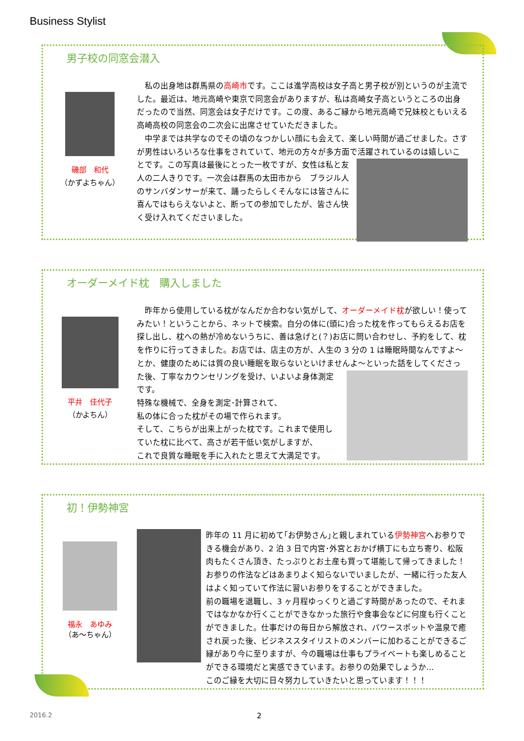Business Stylist
男子校の同窓会潜入
磯部　和代
（かずよちゃん）
　私の出身地は群馬県の高崎市です。ここは進学高校は女子高と男子校が別というのが主流でした。最近は、地元高崎や東京で同窓会がありますが、私は高崎女子高というところの出身だったので当然、同窓会は女子だけです。この度、あるご縁から地元高崎で兄妹校ともいえる高崎高校の同窓会の二次会に出席させていただきました。
　中学までは共学なのでその頃のなつかしい顔にも会えて、楽しい時間が過ごせました。さすが男性はいろいろな仕事をされていて、地元の方々が多方面で活躍されているのは嬉しいこ
とです。この写真は最後にとった一枚ですが、女性は私と友人の二人きりです。一次会は群馬の太田市から　ブラジル人のサンバダンサーが来て、踊ったらしくそんなには皆さんに喜んではもらえないよと、断っての参加でしたが、皆さん快く受け入れてくださいました。
オーダーメイド枕　購入しました
平井　佳代子
（かよちん）
　昨年から使用している枕がなんだか合わない気がして、オーダーメイド枕が欲しい！使ってみたい！ということから、ネットで検索。自分の体に(頭に)合った枕を作ってもらえるお店を探し出し、枕への熱が冷めないうちに、善は急げと(？)お店に問い合わせし、予約をして、枕を作りに行ってきました。お店では、店主の方が、人生の 3 分の 1 は睡眠時間なんですよ～とか、健康のためには質の良い睡眠を取らないといけませんよ～といった話をしてくださった後、
丁寧なカウンセリングを受け、いよいよ身体測定です。
特殊な機械で、全身を測定･計算されて、
私の体に合った枕がその場で作られます。
そして、こちらが出来上がった枕です。これまで使用していた枕に比べて、高さが若干低い気がしますが、
これで良質な睡眠を手に入れたと思えて大満足です。
初！伊勢神宮
福永　あゆみ
（あ～ちゃん）
昨年の 11 月に初めて｢お伊勢さん｣と親しまれている伊勢神宮へお参りできる機会があり、2 泊 3 日で内宮･外宮とおかげ横丁にも立ち寄り、松阪肉もたくさん頂き、たっぷりとお土産も買って堪能して帰ってきました！
お参りの作法などはあまりよく知らないでいましたが、一緒に行った友人はよく知っていて作法に習いお参りをすることができました。
前の職場を退職し、3 ヶ月程ゆっくりと過ごす時間があったので、それまではなかなか行くことができなかった旅行や食事会などに何度も行くことができました。仕事だけの毎日から解放され、パワースポットや温泉で癒され戻った後、ビジネススタイリストのメンバーに加わることができるご縁があり今に至りますが、今の職場は仕事もプライベートも楽しめることができる環境だと実感できています。お参りの効果でしょうか…
このご縁を大切に日々努力していきたいと思っています！！！
2016.2 2